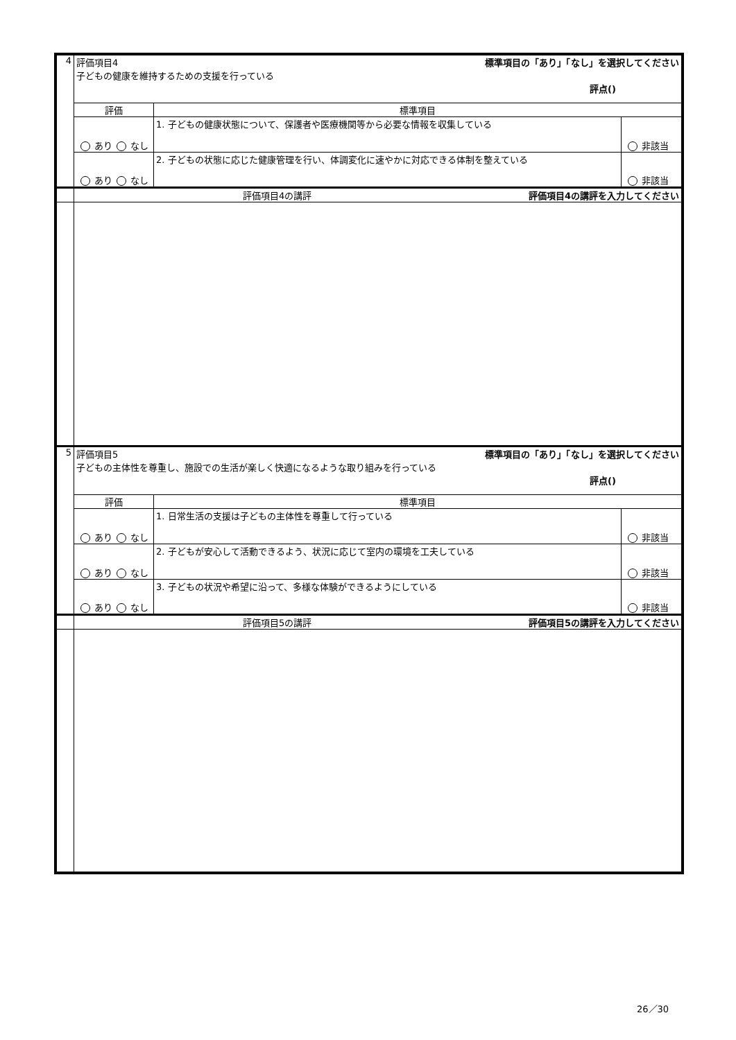| 4 | 標準項目の「あり」「なし」を選択してください 評価項目4 子どもの健康を維持するための支援を行っている 評点() | | |
| | 評価 | 標準項目 | |
| | あり なし | 1. 子どもの健康状態について、保護者や医療機関等から必要な情報を収集している | 非該当 |
| | あり なし | 2. 子どもの状態に応じた健康管理を行い、体調変化に速やかに対応できる体制を整えている | 非該当 |
| | 評価項目4の講評を入力してください 評価項目4の講評 | | |
| 5 | 標準項目の「あり」「なし」を選択してください 評価項目5 子どもの主体性を尊重し、施設での生活が楽しく快適になるような取り組みを行っている 評点() | | |
| | 評価 | 標準項目 | |
| | あり なし | 1. 日常生活の支援は子どもの主体性を尊重して行っている | 非該当 |
| | あり なし | 2. 子どもが安心して活動できるよう、状況に応じて室内の環境を工夫している | 非該当 |
| | あり なし | 3. 子どもの状況や希望に沿って、多様な体験ができるようにしている | 非該当 |
| | 評価項目5の講評を入力してください 評価項目5の講評 | | |
26／30